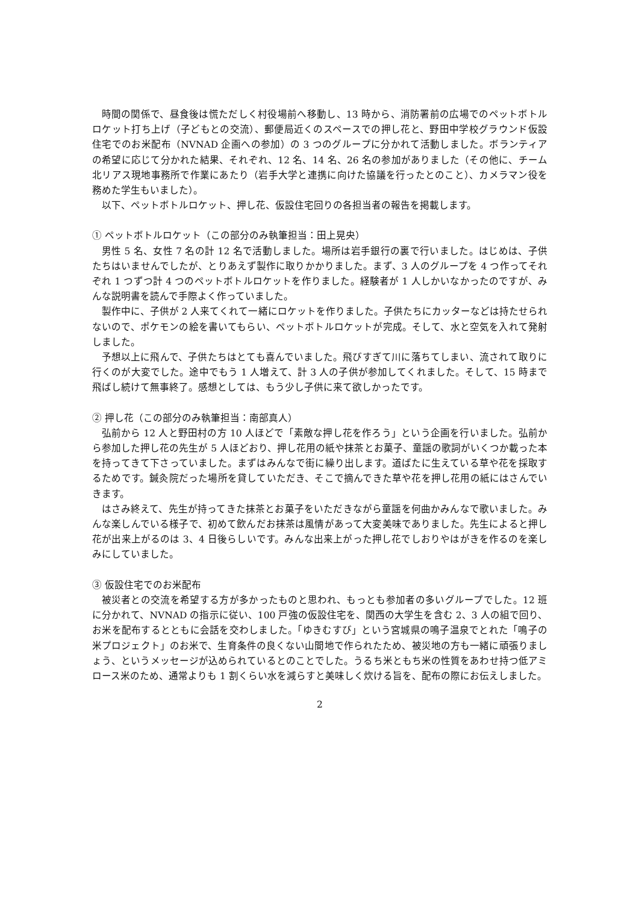時間の関係で、昼食後は慌ただしく村役場前へ移動し、13 時から、消防署前の広場でのペットボトルロケット打ち上げ（子どもとの交流）、郵便局近くのスペースでの押し花と、野田中学校グラウンド仮設住宅でのお米配布（NVNAD 企画への参加）の 3 つのグループに分かれて活動しました。ボランティアの希望に応じて分かれた結果、それぞれ、12 名、14 名、26 名の参加がありました（その他に、チーム北リアス現地事務所で作業にあたり（岩手大学と連携に向けた協議を行ったとのこと）、カメラマン役を務めた学生もいました）。
以下、ペットボトルロケット、押し花、仮設住宅回りの各担当者の報告を掲載します。
① ペットボトルロケット（この部分のみ執筆担当：田上晃央）
男性 5 名、女性 7 名の計 12 名で活動しました。場所は岩手銀行の裏で行いました。はじめは、子供たちはいませんでしたが、とりあえず製作に取りかかりました。まず、3 人のグループを 4 つ作ってそれぞれ 1 つずつ計 4 つのペットボトルロケットを作りました。経験者が 1 人しかいなかったのですが、みんな説明書を読んで手際よく作っていました。
製作中に、子供が 2 人来てくれて一緒にロケットを作りました。子供たちにカッターなどは持たせられないので、ポケモンの絵を書いてもらい、ペットボトルロケットが完成。そして、水と空気を入れて発射しました。
予想以上に飛んで、子供たちはとても喜んでいました。飛びすぎて川に落ちてしまい、流されて取りに行くのが大変でした。途中でもう 1 人増えて、計 3 人の子供が参加してくれました。そして、15 時まで飛ばし続けて無事終了。感想としては、もう少し子供に来て欲しかったです。
② 押し花（この部分のみ執筆担当：南部真人）
弘前から 12 人と野田村の方 10 人ほどで「素敵な押し花を作ろう」という企画を行いました。弘前から参加した押し花の先生が 5 人ほどおり、押し花用の紙や抹茶とお菓子、童謡の歌詞がいくつか載った本を持ってきて下さっていました。まずはみんなで街に繰り出します。道ばたに生えている草や花を採取するためです。鍼灸院だった場所を貸していただき、そこで摘んできた草や花を押し花用の紙にはさんでいきます。
はさみ終えて、先生が持ってきた抹茶とお菓子をいただきながら童謡を何曲かみんなで歌いました。みんな楽しんでいる様子で、初めて飲んだお抹茶は風情があって大変美味でありました。先生によると押し花が出来上がるのは 3、4 日後らしいです。みんな出来上がった押し花でしおりやはがきを作るのを楽しみにしていました。
③ 仮設住宅でのお米配布
被災者との交流を希望する方が多かったものと思われ、もっとも参加者の多いグループでした。12 班に分かれて、NVNAD の指示に従い、100 戸強の仮設住宅を、関西の大学生を含む 2、3 人の組で回り、お米を配布するとともに会話を交わしました。「ゆきむすび」という宮城県の鳴子温泉でとれた「鳴子の米プロジェクト」のお米で、生育条件の良くない山間地で作られたため、被災地の方も一緒に頑張りましょう、というメッセージが込められているとのことでした。うるち米ともち米の性質をあわせ持つ低アミロース米のため、通常よりも 1 割くらい水を減らすと美味しく炊ける旨を、配布の際にお伝えしました。
2